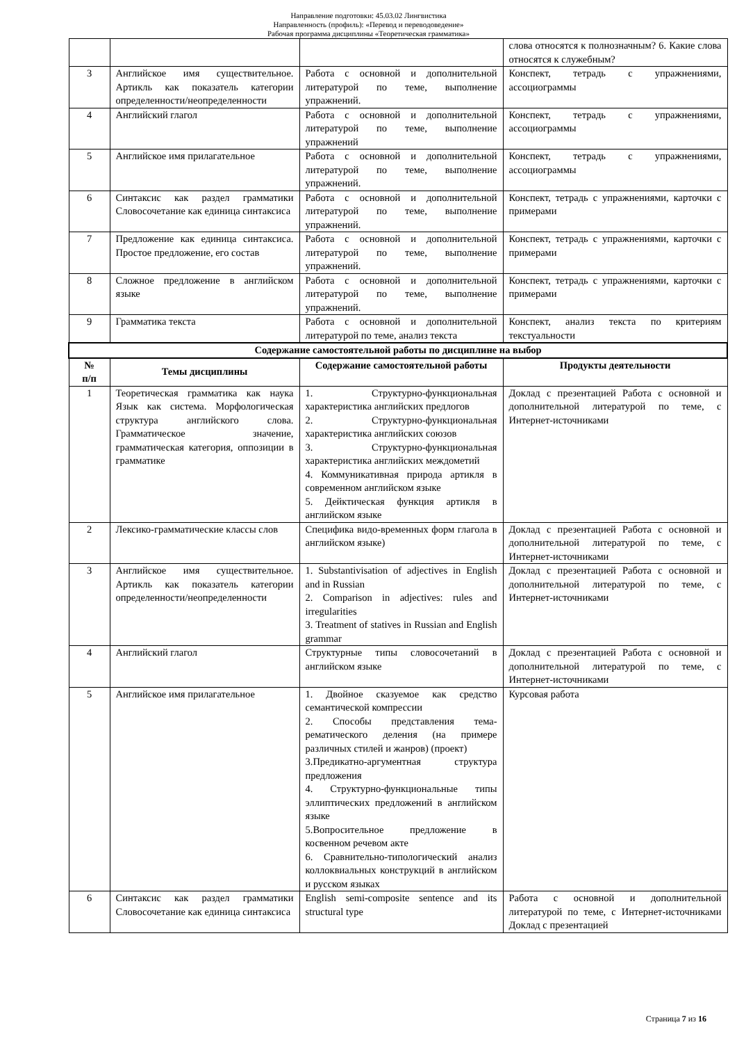Направление подготовки: 45.03.02 Лингвистика
Направленность (профиль): «Перевод и переводоведение»
Рабочая программа дисциплины «Теоретическая грамматика»
| | | | слова относятся к полнозначным? 6. Какие слова относятся к служебным? |
| 3 | Английское имя существительное. Артикль как показатель категории определенности/неопределенности | Работа с основной и дополнительной литературой по теме, выполнение упражнений. | Конспект, тетрадь с упражнениями, ассоциограммы |
| 4 | Английский глагол | Работа с основной и дополнительной литературой по теме, выполнение упражнений | Конспект, тетрадь с упражнениями, ассоциограммы |
| 5 | Английское имя прилагательное | Работа с основной и дополнительной литературой по теме, выполнение упражнений. | Конспект, тетрадь с упражнениями, ассоциограммы |
| 6 | Синтаксис как раздел грамматики Словосочетание как единица синтаксиса | Работа с основной и дополнительной литературой по теме, выполнение упражнений. | Конспект, тетрадь с упражнениями, карточки с примерами |
| 7 | Предложение как единица синтаксиса. Простое предложение, его состав | Работа с основной и дополнительной литературой по теме, выполнение упражнений. | Конспект, тетрадь с упражнениями, карточки с примерами |
| 8 | Сложное предложение в английском языке | Работа с основной и дополнительной литературой по теме, выполнение упражнений. | Конспект, тетрадь с упражнениями, карточки с примерами |
| 9 | Грамматика текста | Работа с основной и дополнительной литературой по теме, анализ текста | Конспект, анализ текста по критериям текстуальности |
| Содержание самостоятельной работы по дисциплине на выбор | | | |
| № п/п | Темы дисциплины | Содержание самостоятельной работы | Продукты деятельности |
| 1 | Теоретическая грамматика как наука Язык как система. Морфологическая структура английского слова. Грамматическое значение, грамматическая категория, оппозиции в грамматике | 1. Структурно-функциональная характеристика английских предлогов 2. Структурно-функциональная характеристика английских союзов 3. Структурно-функциональная характеристика английских междометий 4. Коммуникативная природа артикля в современном английском языке 5. Дейктическая функция артикля в английском языке | Доклад с презентацией Работа с основной и дополнительной литературой по теме, с Интернет-источниками |
| 2 | Лексико-грамматические классы слов | Специфика видо-временных форм глагола в английском языке) | Доклад с презентацией Работа с основной и дополнительной литературой по теме, с Интернет-источниками |
| 3 | Английское имя существительное. Артикль как показатель категории определенности/неопределенности | 1. Substantivisation of adjectives in English and in Russian 2. Comparison in adjectives: rules and irregularities 3. Treatment of statives in Russian and English grammar | Доклад с презентацией Работа с основной и дополнительной литературой по теме, с Интернет-источниками |
| 4 | Английский глагол | Структурные типы словосочетаний в английском языке | Доклад с презентацией Работа с основной и дополнительной литературой по теме, с Интернет-источниками |
| 5 | Английское имя прилагательное | 1. Двойное сказуемое как средство семантической компрессии 2. Способы представления тема-рематического деления (на примере различных стилей и жанров) (проект) 3.Предикатно-аргументная структура предложения 4. Структурно-функциональные типы эллиптических предложений в английском языке 5.Вопросительное предложение в косвенном речевом акте 6. Сравнительно-типологический анализ коллоквиальных конструкций в английском и русском языках | Курсовая работа |
| 6 | Синтаксис как раздел грамматики Словосочетание как единица синтаксиса | English semi-composite sentence and its structural type | Работа с основной и дополнительной литературой по теме, с Интернет-источниками Доклад с презентацией |
Страница 7 из 16